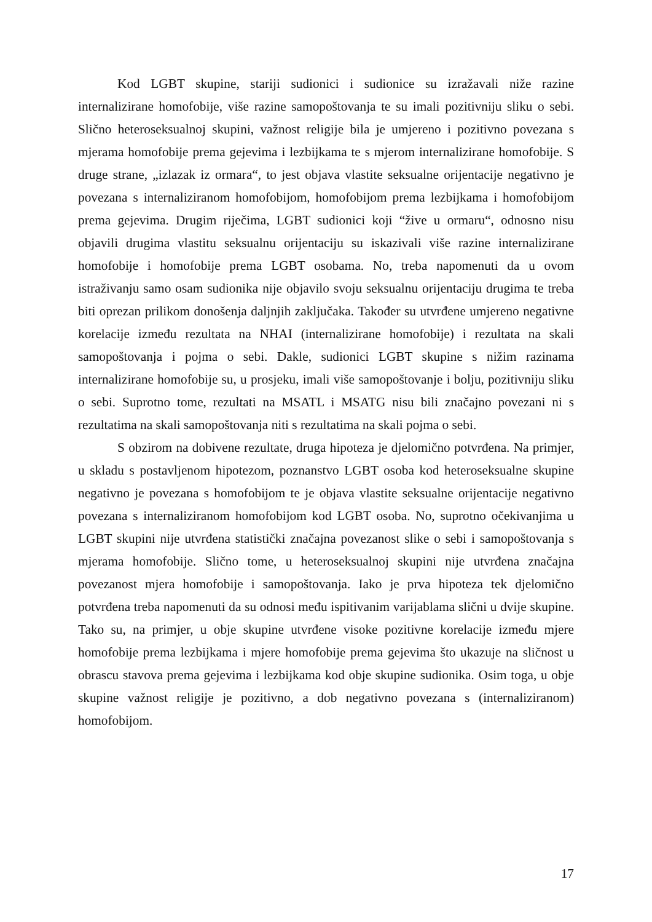Kod LGBT skupine, stariji sudionici i sudionice su izražavali niže razine internalizirane homofobije, više razine samopoštovanja te su imali pozitivniju sliku o sebi. Slično heteroseksualnoj skupini, važnost religije bila je umjereno i pozitivno povezana s mjerama homofobije prema gejevima i lezbijkama te s mjerom internalizirane homofobije. S druge strane, „izlazak iz ormara“, to jest objava vlastite seksualne orijentacije negativno je povezana s internaliziranom homofobijom, homofobijom prema lezbijkama i homofobijom prema gejevima. Drugim riječima, LGBT sudionici koji “žive u ormaru“, odnosno nisu objavili drugima vlastitu seksualnu orijentaciju su iskazivali više razine internalizirane homofobije i homofobije prema LGBT osobama. No, treba napomenuti da u ovom istraživanju samo osam sudionika nije objavilo svoju seksualnu orijentaciju drugima te treba biti oprezan prilikom donošenja daljnjih zaključaka. Također su utvrđene umjereno negativne korelacije između rezultata na NHAI (internalizirane homofobije) i rezultata na skali samopoštovanja i pojma o sebi. Dakle, sudionici LGBT skupine s nižim razinama internalizirane homofobije su, u prosjeku, imali više samopoštovanje i bolju, pozitivniju sliku o sebi. Suprotno tome, rezultati na MSATL i MSATG nisu bili značajno povezani ni s rezultatima na skali samopoštovanja niti s rezultatima na skali pojma o sebi.
S obzirom na dobivene rezultate, druga hipoteza je djelomično potvrđena. Na primjer, u skladu s postavljenom hipotezom, poznanstvo LGBT osoba kod heteroseksualne skupine negativno je povezana s homofobijom te je objava vlastite seksualne orijentacije negativno povezana s internaliziranom homofobijom kod LGBT osoba. No, suprotno očekivanjima u LGBT skupini nije utvrđena statistički značajna povezanost slike o sebi i samopoštovanja s mjerama homofobije. Slično tome, u heteroseksualnoj skupini nije utvrđena značajna povezanost mjera homofobije i samopoštovanja. Iako je prva hipoteza tek djelomično potvrđena treba napomenuti da su odnosi među ispitivanim varijablama slični u dvije skupine. Tako su, na primjer, u obje skupine utvrđene visoke pozitivne korelacije između mjere homofobije prema lezbijkama i mjere homofobije prema gejevima što ukazuje na sličnost u obrascu stavova prema gejevima i lezbijkama kod obje skupine sudionika. Osim toga, u obje skupine važnost religije je pozitivno, a dob negativno povezana s (internaliziranom) homofobijom.
17